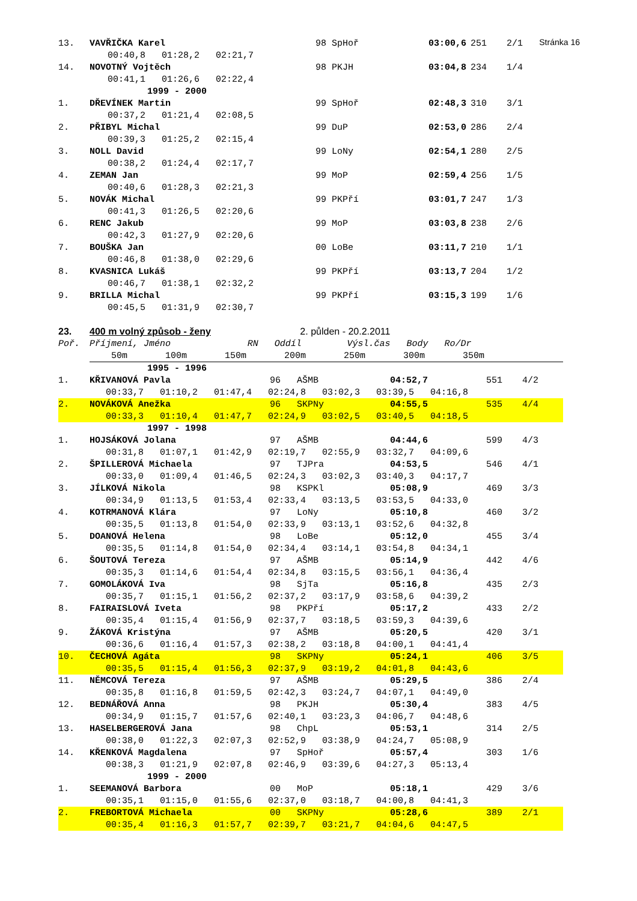Stránka 16
| 13. | VAVŘIČKA Karel | | 98 SpHoř | | 03:00,6 | 251 | 2/1 |
| | | 00:40,8 01:28,2 02:21,7 | | | | | |
| 14. | NOVOTNÝ Vojtěch | | 98 PKJH | | 03:04,8 | 234 | 1/4 |
| | | 00:41,1 01:26,6 02:22,4 | | | | | |
| | | 1999 - 2000 | | | | | |
| 1. | DŘEVÍNEK Martin | | 99 SpHoř | | 02:48,3 | 310 | 3/1 |
| | | 00:37,2 01:21,4 02:08,5 | | | | | |
| 2. | PŘIBYL Michal | | 99 DuP | | 02:53,0 | 286 | 2/4 |
| | | 00:39,3 01:25,2 02:15,4 | | | | | |
| 3. | NOLL David | | 99 LoNy | | 02:54,1 | 280 | 2/5 |
| | | 00:38,2 01:24,4 02:17,7 | | | | | |
| 4. | ZEMAN Jan | | 99 MoP | | 02:59,4 | 256 | 1/5 |
| | | 00:40,6 01:28,3 02:21,3 | | | | | |
| 5. | NOVÁK Michal | | 99 PKPří | | 03:01,7 | 247 | 1/3 |
| | | 00:41,3 01:26,5 02:20,6 | | | | | |
| 6. | RENC Jakub | | 99 MoP | | 03:03,8 | 238 | 2/6 |
| | | 00:42,3 01:27,9 02:20,6 | | | | | |
| 7. | BOUŠKA Jan | | 00 LoBe | | 03:11,7 | 210 | 1/1 |
| | | 00:46,8 01:38,0 02:29,6 | | | | | |
| 8. | KVASNICA Lukáš | | 99 PKPří | | 03:13,7 | 204 | 1/2 |
| | | 00:46,7 01:38,1 02:32,2 | | | | | |
| 9. | BRILLA Michal | | 99 PKPří | | 03:15,3 | 199 | 1/6 |
| | | 00:45,5 01:31,9 02:30,7 | | | | | |
| 23. | 400 m volný způsob - ženy | | 2. půlden - 20.2.2011 | |
| Poř. | Příjmení, Jméno | RN Oddíl | | Výsl.čas Body Ro/Dr |
| | 50m 100m 150m 200m 250m 300m 350m | | | |
| | 1995 - 1996 | | | | |
| 1. | KŘIVANOVÁ Pavla | 96 AŠMB | 04:52,7 | 551 | 4/2 |
| | 00:33,7 01:10,2 01:47,4 02:24,8 03:02,3 03:39,5 04:16,8 | | | | |
| 2. | NOVÁKOVÁ Anežka | 96 SKPNy | 04:55,5 | 535 | 4/4 |
| | 00:33,3 01:10,4 01:47,7 02:24,9 03:02,5 03:40,5 04:18,5 | | | | |
| | 1997 - 1998 | | | | |
| 1. | HOJSÁKOVÁ Jolana | 97 AŠMB | 04:44,6 | 599 | 4/3 |
| | 00:31,8 01:07,1 01:42,9 02:19,7 02:55,9 03:32,7 04:09,6 | | | | |
| 2. | ŠPILLEROVÁ Michaela | 97 TJPra | 04:53,5 | 546 | 4/1 |
| | 00:33,0 01:09,4 01:46,5 02:24,3 03:02,3 03:40,3 04:17,7 | | | | |
| 3. | JÍLKOVÁ Nikola | 98 KSPKl | 05:08,9 | 469 | 3/3 |
| | 00:34,9 01:13,5 01:53,4 02:33,4 03:13,5 03:53,5 04:33,0 | | | | |
| 4. | KOTRMANOVÁ Klára | 97 LoNy | 05:10,8 | 460 | 3/2 |
| | 00:35,5 01:13,8 01:54,0 02:33,9 03:13,1 03:52,6 04:32,8 | | | | |
| 5. | DOANOVÁ Helena | 98 LoBe | 05:12,0 | 455 | 3/4 |
| | 00:35,5 01:14,8 01:54,0 02:34,4 03:14,1 03:54,8 04:34,1 | | | | |
| 6. | ŠOUTOVÁ Tereza | 97 AŠMB | 05:14,9 | 442 | 4/6 |
| | 00:35,3 01:14,6 01:54,4 02:34,8 03:15,5 03:56,1 04:36,4 | | | | |
| 7. | GOMOLÁKOVÁ Iva | 98 SjTa | 05:16,8 | 435 | 2/3 |
| | 00:35,7 01:15,1 01:56,2 02:37,2 03:17,9 03:58,6 04:39,2 | | | | |
| 8. | FAIRAISLOVÁ Iveta | 98 PKPří | 05:17,2 | 433 | 2/2 |
| | 00:35,4 01:15,4 01:56,9 02:37,7 03:18,5 03:59,3 04:39,6 | | | | |
| 9. | ŽÁKOVÁ Kristýna | 97 AŠMB | 05:20,5 | 420 | 3/1 |
| | 00:36,6 01:16,4 01:57,3 02:38,2 03:18,8 04:00,1 04:41,4 | | | | |
| 10. | ČECHOVÁ Agáta | 98 SKPNy | 05:24,1 | 406 | 3/5 |
| | 00:35,5 01:15,4 01:56,3 02:37,9 03:19,2 04:01,8 04:43,6 | | | | |
| 11. | NĚMCOVÁ Tereza | 97 AŠMB | 05:29,5 | 386 | 2/4 |
| | 00:35,8 01:16,8 01:59,5 02:42,3 03:24,7 04:07,1 04:49,0 | | | | |
| 12. | BEDNÁŘOVÁ Anna | 98 PKJH | 05:30,4 | 383 | 4/5 |
| | 00:34,9 01:15,7 01:57,6 02:40,1 03:23,3 04:06,7 04:48,6 | | | | |
| 13. | HASELBERGEROVÁ Jana | 98 ChpL | 05:53,1 | 314 | 2/5 |
| | 00:38,0 01:22,3 02:07,3 02:52,9 03:38,9 04:24,7 05:08,9 | | | | |
| 14. | KŘENKOVÁ Magdalena | 97 SpHoř | 05:57,4 | 303 | 1/6 |
| | 00:38,3 01:21,9 02:07,8 02:46,9 03:39,6 04:27,3 05:13,4 | | | | |
| | 1999 - 2000 | | | | |
| 1. | SEEMANOVÁ Barbora | 00 MoP | 05:18,1 | 429 | 3/6 |
| | 00:35,1 01:15,0 01:55,6 02:37,0 03:18,7 04:00,8 04:41,3 | | | | |
| 2. | FREBORTOVÁ Michaela | 00 SKPNy | 05:28,6 | 389 | 2/1 |
| | 00:35,4 01:16,3 01:57,7 02:39,7 03:21,7 04:04,6 04:47,5 | | | | |